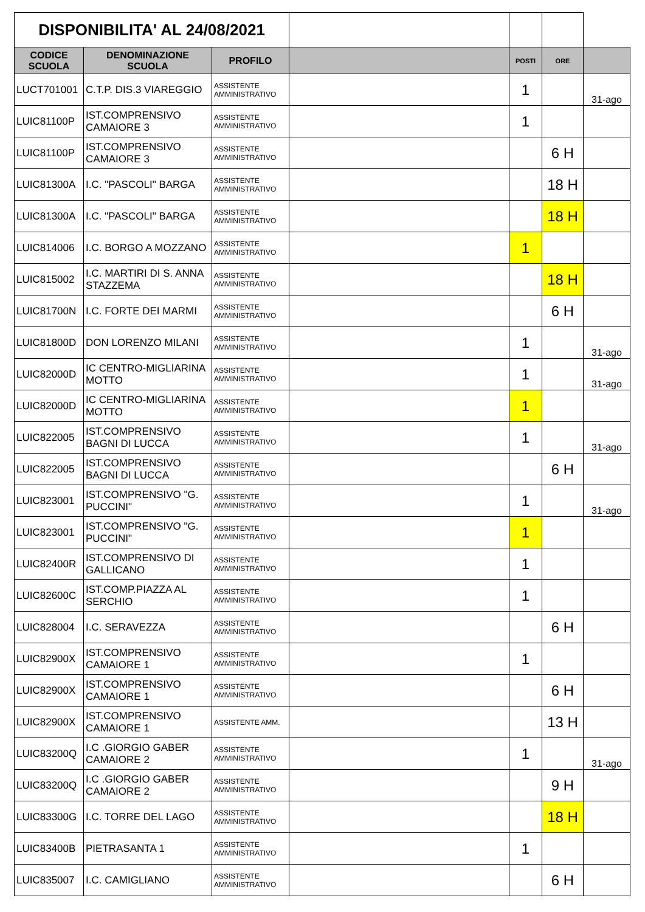| DISPONIBILITA' AL 24/08/2021 | | | | | | |
| CODICE SCUOLA | DENOMINAZIONE SCUOLA | PROFILO | | POSTI | ORE | |
| LUCT701001 | C.T.P. DIS.3 VIAREGGIO | ASSISTENTE AMMINISTRATIVO | | 1 | | 31-ago |
| LUIC81100P | IST.COMPRENSIVO CAMAIORE 3 | ASSISTENTE AMMINISTRATIVO | | 1 | | |
| LUIC81100P | IST.COMPRENSIVO CAMAIORE 3 | ASSISTENTE AMMINISTRATIVO | | | 6 H | |
| LUIC81300A | I.C. "PASCOLI" BARGA | ASSISTENTE AMMINISTRATIVO | | | 18 H | |
| LUIC81300A | I.C. "PASCOLI" BARGA | ASSISTENTE AMMINISTRATIVO | | | 18 H | |
| LUIC814006 | I.C. BORGO A MOZZANO | ASSISTENTE AMMINISTRATIVO | | 1 | | |
| LUIC815002 | I.C. MARTIRI DI S. ANNA STAZZEMA | ASSISTENTE AMMINISTRATIVO | | | 18 H | |
| LUIC81700N | I.C. FORTE DEI MARMI | ASSISTENTE AMMINISTRATIVO | | | 6 H | |
| LUIC81800D | DON LORENZO MILANI | ASSISTENTE AMMINISTRATIVO | | 1 | | 31-ago |
| LUIC82000D | IC CENTRO-MIGLIARINA MOTTO | ASSISTENTE AMMINISTRATIVO | | 1 | | 31-ago |
| LUIC82000D | IC CENTRO-MIGLIARINA MOTTO | ASSISTENTE AMMINISTRATIVO | | 1 | | |
| LUIC822005 | IST.COMPRENSIVO BAGNI DI LUCCA | ASSISTENTE AMMINISTRATIVO | | 1 | | 31-ago |
| LUIC822005 | IST.COMPRENSIVO BAGNI DI LUCCA | ASSISTENTE AMMINISTRATIVO | | | 6 H | |
| LUIC823001 | IST.COMPRENSIVO "G. PUCCINI" | ASSISTENTE AMMINISTRATIVO | | 1 | | 31-ago |
| LUIC823001 | IST.COMPRENSIVO "G. PUCCINI" | ASSISTENTE AMMINISTRATIVO | | 1 | | |
| LUIC82400R | IST.COMPRENSIVO DI GALLICANO | ASSISTENTE AMMINISTRATIVO | | 1 | | |
| LUIC82600C | IST.COMP.PIAZZA AL SERCHIO | ASSISTENTE AMMINISTRATIVO | | 1 | | |
| LUIC828004 | I.C. SERAVEZZA | ASSISTENTE AMMINISTRATIVO | | | 6 H | |
| LUIC82900X | IST.COMPRENSIVO CAMAIORE 1 | ASSISTENTE AMMINISTRATIVO | | 1 | | |
| LUIC82900X | IST.COMPRENSIVO CAMAIORE 1 | ASSISTENTE AMMINISTRATIVO | | | 6 H | |
| LUIC82900X | IST.COMPRENSIVO CAMAIORE 1 | ASSISTENTE AMM. | | | 13 H | |
| LUIC83200Q | I.C .GIORGIO GABER CAMAIORE 2 | ASSISTENTE AMMINISTRATIVO | | 1 | | 31-ago |
| LUIC83200Q | I.C .GIORGIO GABER CAMAIORE 2 | ASSISTENTE AMMINISTRATIVO | | | 9 H | |
| LUIC83300G | I.C. TORRE DEL LAGO | ASSISTENTE AMMINISTRATIVO | | | 18 H | |
| LUIC83400B | PIETRASANTA 1 | ASSISTENTE AMMINISTRATIVO | | 1 | | |
| LUIC835007 | I.C. CAMIGLIANO | ASSISTENTE AMMINISTRATIVO | | | 6 H | |